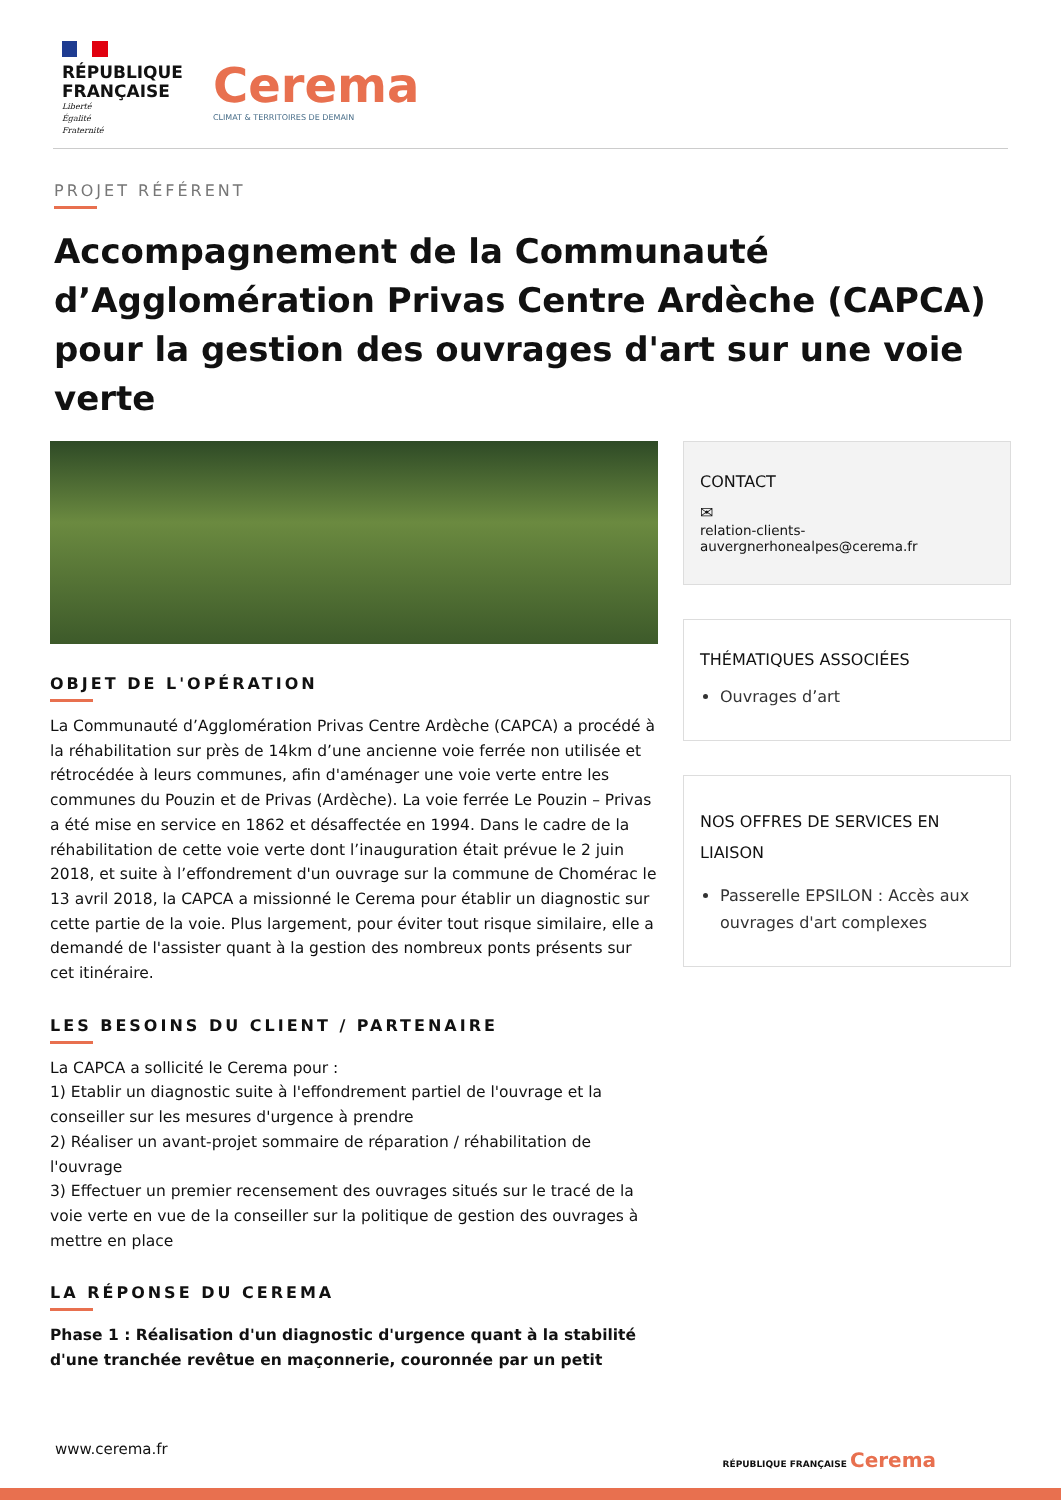RÉPUBLIQUE
FRANÇAISE
Liberté
Égalité
Fraternité
Cerema
CLIMAT & TERRITOIRES DE DEMAIN
PROJET RÉFÉRENT
Accompagnement de la Communauté d’Agglomération Privas Centre Ardèche (CAPCA) pour la gestion des ouvrages d'art sur une voie verte
OBJET DE L'OPÉRATION
La Communauté d’Agglomération Privas Centre Ardèche (CAPCA) a procédé à la réhabilitation sur près de 14km d’une ancienne voie ferrée non utilisée et rétrocédée à leurs communes, afin d'aménager une voie verte entre les communes du Pouzin et de Privas (Ardèche). La voie ferrée Le Pouzin – Privas a été mise en service en 1862 et désaffectée en 1994. Dans le cadre de la réhabilitation de cette voie verte dont l’inauguration était prévue le 2 juin 2018, et suite à l’effondrement d'un ouvrage sur la commune de Chomérac le 13 avril 2018, la CAPCA a missionné le Cerema pour établir un diagnostic sur cette partie de la voie. Plus largement, pour éviter tout risque similaire, elle a demandé de l'assister quant à la gestion des nombreux ponts présents sur cet itinéraire.
LES BESOINS DU CLIENT / PARTENAIRE
La CAPCA a sollicité le Cerema pour :
1) Etablir un diagnostic suite à l'effondrement partiel de l'ouvrage et la conseiller sur les mesures d'urgence à prendre
2) Réaliser un avant-projet sommaire de réparation / réhabilitation de l'ouvrage
3) Effectuer un premier recensement des ouvrages situés sur le tracé de la voie verte en vue de la conseiller sur la politique de gestion des ouvrages à mettre en place
LA RÉPONSE DU CEREMA
Phase 1 : Réalisation d'un diagnostic d'urgence quant à la stabilité d'une tranchée revêtue en maçonnerie, couronnée par un petit
CONTACT
✉
relation-clients-
auvergnerhonealpes@cerema.fr
THÉMATIQUES ASSOCIÉES
Ouvrages d’art
NOS OFFRES DE SERVICES EN LIAISON
Passerelle EPSILON : Accès aux ouvrages d'art complexes
www.cerema.fr
RÉPUBLIQUE FRANÇAISE Cerema